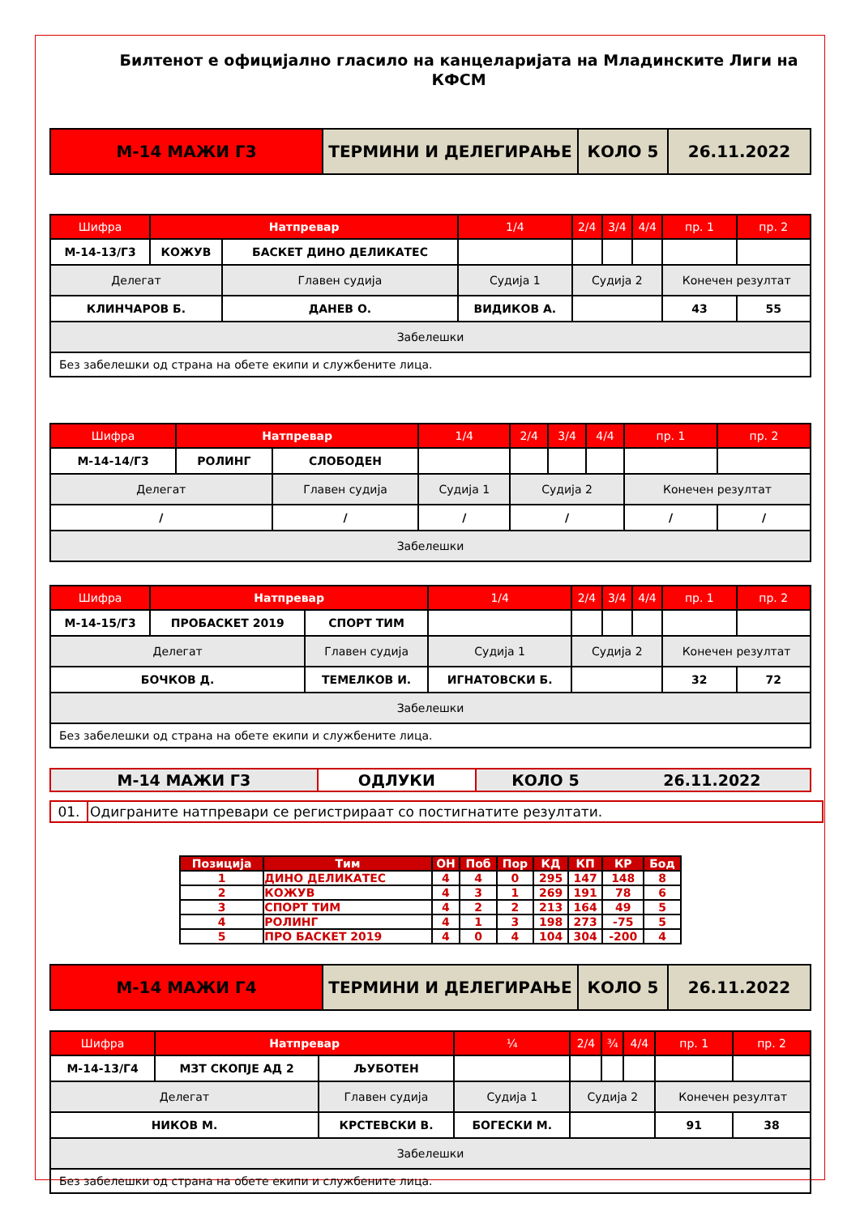Билтенот е официјално гласило на канцеларијата на Младинските Лиги на КФСМ
| М-14 МАЖИ Г3 | ТЕРМИНИ И ДЕЛЕГИРАЊЕ | КОЛО 5 | 26.11.2022 |
| Шифра | Натпревар | | 1/4 | 2/4 | 3/4 | 4/4 | пр. 1 | пр. 2 |
| М-14-13/Г3 | КОЖУВ | БАСКЕТ ДИНО ДЕЛИКАТЕС | | | | | | |
| Делегат | | Главен судија | Судија 1 | Судија 2 | | | Конечен резултат | |
| КЛИНЧАРОВ Б. | | ДАНЕВ О. | ВИДИКОВ А. | | | | 43 | 55 |
| Забелешки | | | | | | | | |
| Без забелешки од страна на обете екипи и службените лица. | | | | | | | | |
| Шифра | Натпревар | | 1/4 | 2/4 | 3/4 | 4/4 | пр. 1 | пр. 2 |
| М-14-14/Г3 | РОЛИНГ | СЛОБОДЕН | | | | | | |
| Делегат | | Главен судија | Судија 1 | Судија 2 | | | Конечен резултат | |
| / | | / | / | / | | | / | / |
| Забелешки | | | | | | | | |
| Шифра | Натпревар | | 1/4 | 2/4 | 3/4 | 4/4 | пр. 1 | пр. 2 |
| М-14-15/Г3 | ПРОБАСКЕТ 2019 | СПОРТ ТИМ | | | | | | |
| Делегат | | Главен судија | Судија 1 | Судија 2 | | | Конечен резултат | |
| БОЧКОВ Д. | | ТЕМЕЛКОВ И. | ИГНАТОВСКИ Б. | | | | 32 | 72 |
| Забелешки | | | | | | | | |
| Без забелешки од страна на обете екипи и службените лица. | | | | | | | | |
| М-14 МАЖИ Г3 | ОДЛУКИ | КОЛО 5 | 26.11.2022 |
| 01. | Одиграните натпревари се регистрираат со постигнатите резултати. |
| Позиција | Тим | ОН | Поб | Пор | КД | КП | КР | Бод |
| --- | --- | --- | --- | --- | --- | --- | --- | --- |
| 1 | ДИНО ДЕЛИКАТЕС | 4 | 4 | 0 | 295 | 147 | 148 | 8 |
| 2 | КОЖУВ | 4 | 3 | 1 | 269 | 191 | 78 | 6 |
| 3 | СПОРТ ТИМ | 4 | 2 | 2 | 213 | 164 | 49 | 5 |
| 4 | РОЛИНГ | 4 | 1 | 3 | 198 | 273 | -75 | 5 |
| 5 | ПРО БАСКЕТ 2019 | 4 | 0 | 4 | 104 | 304 | -200 | 4 |
| М-14 МАЖИ Г4 | ТЕРМИНИ И ДЕЛЕГИРАЊЕ | КОЛО 5 | 26.11.2022 |
| Шифра | Натпревар | | ¼ | 2/4 | ¾ | 4/4 | пр. 1 | пр. 2 |
| М-14-13/Г4 | МЗТ СКОПЈЕ АД 2 | ЉУБОТЕН | | | | | | |
| Делегат | | Главен судија | Судија 1 | Судија 2 | | | Конечен резултат | |
| НИКОВ М. | | КРСТЕВСКИ В. | БОГЕСКИ М. | | | | 91 | 38 |
| Забелешки | | | | | | | | |
| Без забелешки од страна на обете екипи и службените лица. | | | | | | | | |